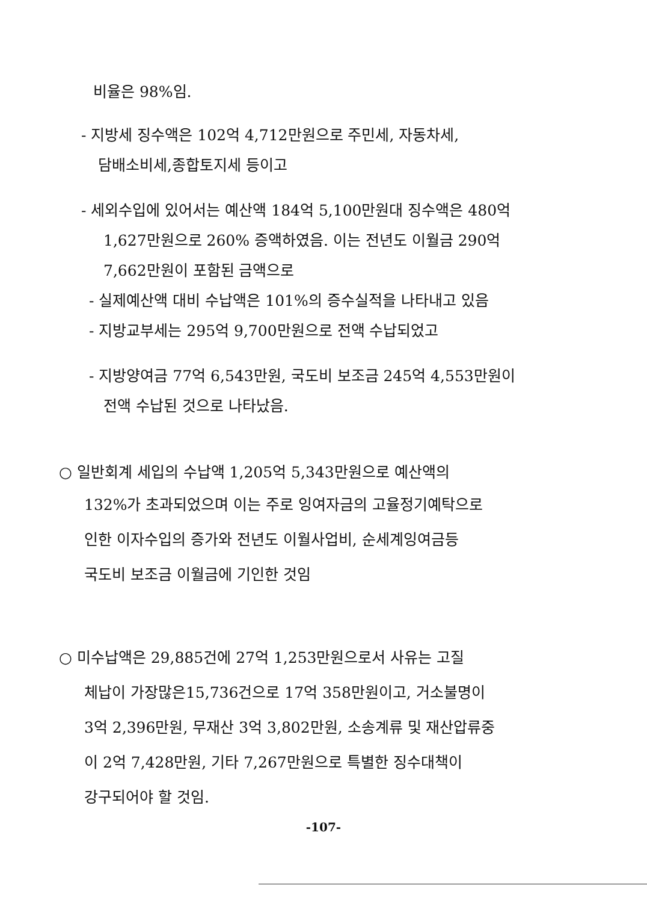비율은 98%임.
- 지방세 징수액은 102억 4,712만원으로 주민세, 자동차세,
담배소비세,종합토지세 등이고
- 세외수입에 있어서는 예산액 184억 5,100만원대 징수액은 480억
1,627만원으로 260% 증액하였음. 이는 전년도 이월금 290억
7,662만원이 포함된 금액으로
- 실제예산액 대비 수납액은 101%의 증수실적을 나타내고 있음
- 지방교부세는 295억 9,700만원으로 전액 수납되었고
- 지방양여금 77억 6,543만원, 국도비 보조금 245억 4,553만원이
전액 수납된 것으로 나타났음.
○ 일반회계 세입의 수납액 1,205억 5,343만원으로 예산액의
132%가 초과되었으며 이는 주로 잉여자금의 고율정기예탁으로
인한 이자수입의 증가와 전년도 이월사업비, 순세계잉여금등
국도비 보조금 이월금에 기인한 것임
○ 미수납액은 29,885건에 27억 1,253만원으로서 사유는 고질
체납이 가장많은15,736건으로 17억 358만원이고, 거소불명이
3억 2,396만원, 무재산 3억 3,802만원, 소송계류 및 재산압류중
이 2억 7,428만원, 기타 7,267만원으로 특별한 징수대책이
강구되어야 할 것임.
-107-